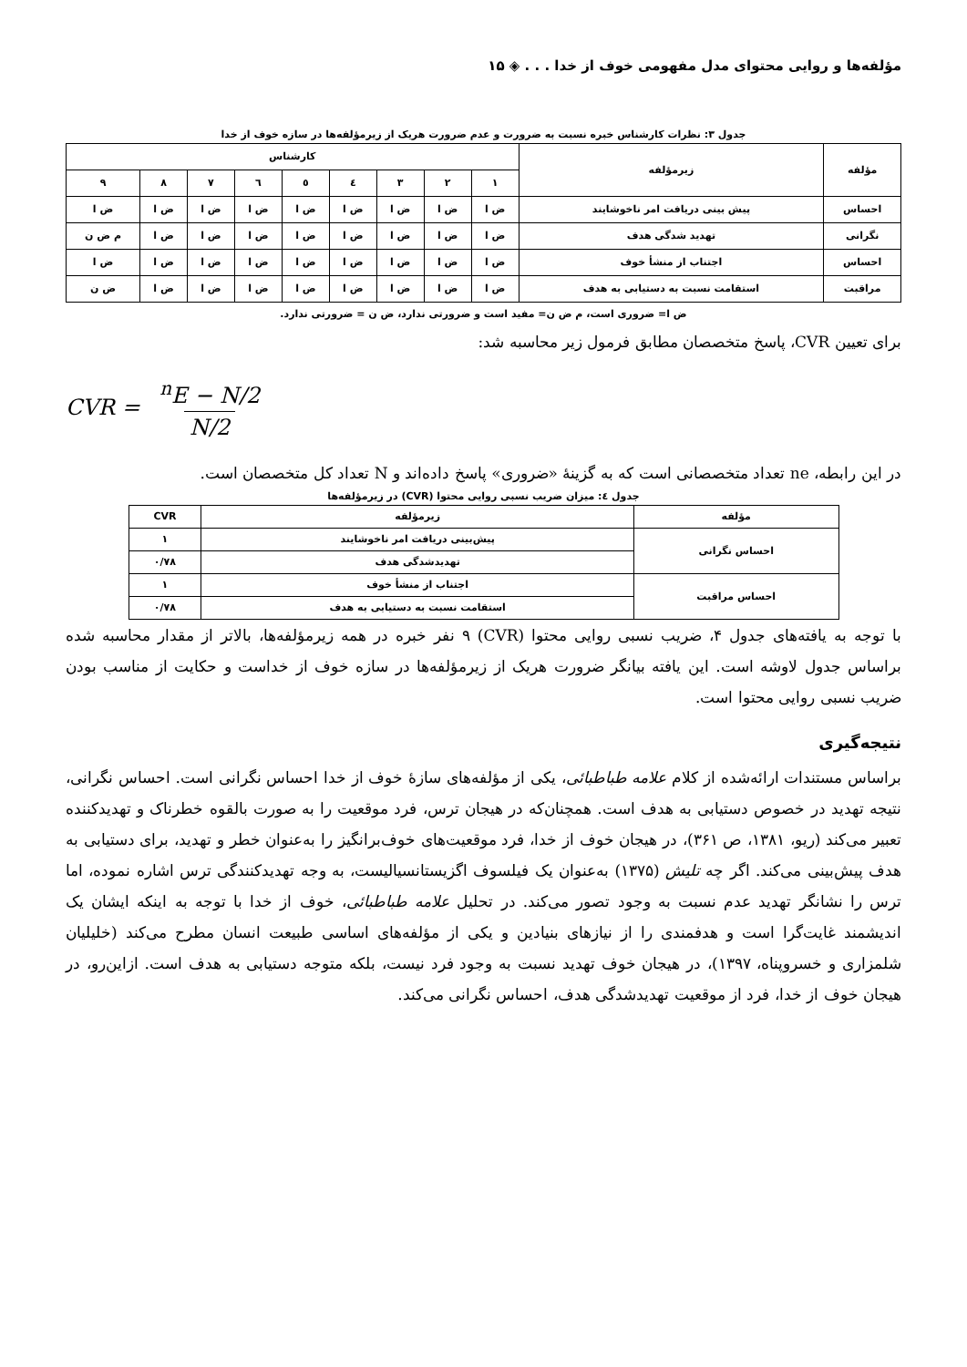مؤلفه‌ها و روایی محتوای مدل مفهومی خوف از خدا . . . ◈ ۱۵
جدول ۳: نظرات کارشناس خبره نسبت به ضرورت و عدم ضرورت هریک از زیرمؤلفه‌ها در سازه خوف از خدا
| مؤلفه | زیرمؤلفه | کارشناس | | | | | | | | |
| --- | --- | --- | --- | --- | --- | --- | --- | --- | --- | --- |
| | | ۱ | ۲ | ۳ | ٤ | ٥ | ٦ | ۷ | ۸ | ۹ |
| احساس | پیش بینی دریافت امر ناخوشایند | ض ا | ض ا | ض ا | ض ا | ض ا | ض ا | ض ا | ض ا | ض ا |
| نگرانی | تهدید شدگی هدف | ض ا | ض ا | ض ا | ض ا | ض ا | ض ا | ض ا | ض ا | م ض ن |
| احساس | اجتناب از منشأ خوف | ض ا | ض ا | ض ا | ض ا | ض ا | ض ا | ض ا | ض ا | ض ا |
| مراقبت | استقامت نسبت به دستیابی به هدف | ض ا | ض ا | ض ا | ض ا | ض ا | ض ا | ض ا | ض ا | ض ن |
ض ا= ضروری است، م ض ن= مفید است و ضرورتی ندارد، ض ن = ضرورتی ندارد.
برای تعیین CVR، پاسخ متخصصان مطابق فرمول زیر محاسبه شد:
CVR = <sup>n</sup>E − N/2 N/2
در این رابطه، ne تعداد متخصصانی است که به گزینهٔ «ضروری» پاسخ داده‌اند و N تعداد کل متخصصان است.
جدول ٤: میزان ضریب نسبی روایی محتوا (CVR) در زیرمؤلفه‌ها
| مؤلفه | زیرمؤلفه | CVR |
| --- | --- | --- |
| احساس نگرانی | پیش‌بینی دریافت امر ناخوشایند | ۱ |
| | تهدیدشدگی هدف | ۰/۷۸ |
| احساس مراقبت | اجتناب از منشأ خوف | ۱ |
| | استقامت نسبت به دستیابی به هدف | ۰/۷۸ |
با توجه به یافته‌های جدول ۴، ضریب نسبی روایی محتوا (CVR) ۹ نفر خبره در همه زیرمؤلفه‌ها، بالاتر از مقدار محاسبه شده براساس جدول لاوشه است. این یافته بیانگر ضرورت هریک از زیرمؤلفه‌ها در سازه خوف از خداست و حکایت از مناسب بودن ضریب نسبی روایی محتوا است.
نتیجه‌گیری
براساس مستندات ارائه‌شده از کلام علامه طباطبائی، یکی از مؤلفه‌های سازهٔ خوف از خدا احساس نگرانی است. احساس نگرانی، نتیجه تهدید در خصوص دستیابی به هدف است. همچنان‌که در هیجان ترس، فرد موقعیت را به صورت بالقوه خطرناک و تهدیدکننده تعبیر می‌کند (ریو، ۱۳۸۱، ص ۳۶۱)، در هیجان خوف از خدا، فرد موقعیت‌های خوف‌برانگیز را به‌عنوان خطر و تهدید، برای دستیابی به هدف پیش‌بینی می‌کند. اگر چه تلیش (۱۳۷۵) به‌عنوان یک فیلسوف اگزیستانسیالیست، به وجه تهدیدکنندگی ترس اشاره نموده، اما ترس را نشانگر تهدید عدم نسبت به وجود تصور می‌کند. در تحلیل علامه طباطبائی، خوف از خدا با توجه به اینکه ایشان یک اندیشمند غایت‌گرا است و هدفمندی را از نیازهای بنیادین و یکی از مؤلفه‌های اساسی طبیعت انسان مطرح می‌کند (خلیلیان شلمزاری و خسروپناه، ۱۳۹۷)، در هیجان خوف تهدید نسبت به وجود فرد نیست، بلکه متوجه دستیابی به هدف است. ازاین‌رو، در هیجان خوف از خدا، فرد از موقعیت تهدیدشدگی هدف، احساس نگرانی می‌کند.